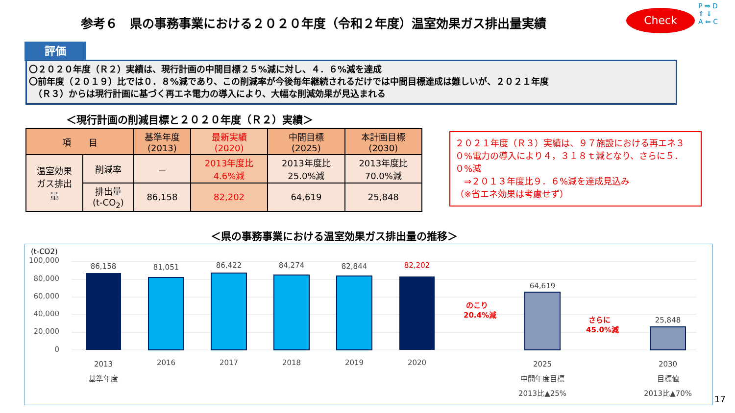参考６　県の事務事業における２０２０年度（令和２年度）温室効果ガス排出量実績
Check
P ⇒ D
⇑ ⇓
A ⇐ C
評価
〇２０２０年度（Ｒ２）実績は、現行計画の中間目標２５%減に対し、４．６%減を達成
〇前年度（２０１９）比では０．８%減であり、この削減率が今後毎年継続されるだけでは中間目標達成は難しいが、２０２１年度
　（Ｒ３）からは現行計画に基づく再エネ電力の導入により、大幅な削減効果が見込まれる
＜現行計画の削減目標と２０２０年度（Ｒ２）実績＞
| 項 目 | | 基準年度 (2013) | 最新実績 (2020) | 中間目標 (2025) | 本計画目標 (2030) |
| --- | --- | --- | --- | --- | --- |
| 温室効果 ガス排出 量 | 削減率 | － | 2013年度比 4.6%減 | 2013年度比 25.0%減 | 2013年度比 70.0%減 |
| | 排出量 (t-CO<sub>2</sub>) | 86,158 | 82,202 | 64,619 | 25,848 |
２０２１年度（Ｒ３）実績は、９７施設における再エネ３０%電力の導入により４，３１８ｔ減となり、さらに５．０%減
　⇒２０１３年度比９．６%減を達成見込み
（※省エネ効果は考慮せず）
＜県の事務事業における温室効果ガス排出量の推移＞
(t-CO2)
100,000
80,000
60,000
40,000
20,000
0
86,158
81,051
86,422
84,274
82,844
82,202
64,619
25,848
2013
基準年度
2016
2017
2018
2019
2020
2025
中間年度目標
2013比▲25%
2030
目標値
2013比▲70%
のこり
20.4%減
さらに
45.0%減
17